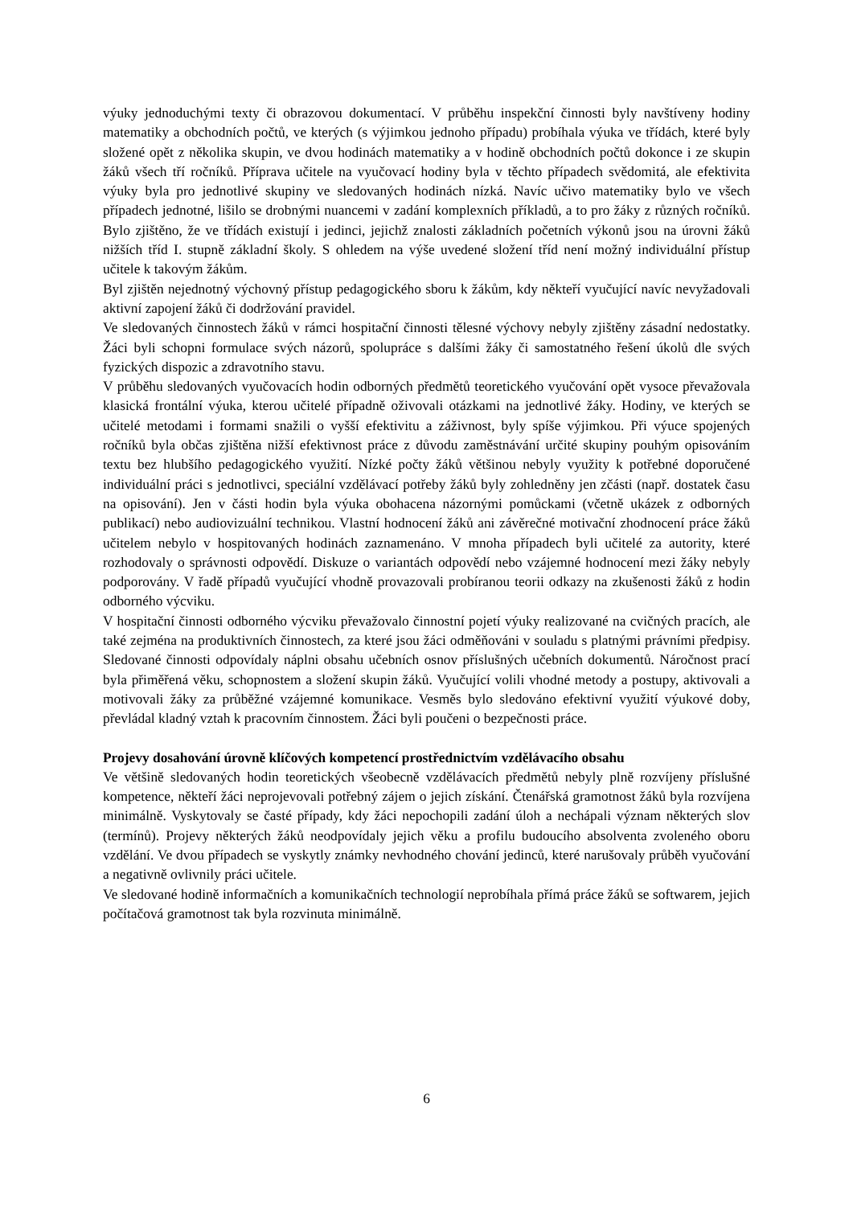výuky jednoduchými texty či obrazovou dokumentací. V průběhu inspekční činnosti byly navštíveny hodiny matematiky a obchodních počtů, ve kterých (s výjimkou jednoho případu) probíhala výuka ve třídách, které byly složené opět z několika skupin, ve dvou hodinách matematiky a v hodině obchodních počtů dokonce i ze skupin žáků všech tří ročníků. Příprava učitele na vyučovací hodiny byla v těchto případech svědomitá, ale efektivita výuky byla pro jednotlivé skupiny ve sledovaných hodinách nízká. Navíc učivo matematiky bylo ve všech případech jednotné, lišilo se drobnými nuancemi v zadání komplexních příkladů, a to pro žáky z různých ročníků. Bylo zjištěno, že ve třídách existují i jedinci, jejichž znalosti základních početních výkonů jsou na úrovni žáků nižších tříd I. stupně základní školy. S ohledem na výše uvedené složení tříd není možný individuální přístup učitele k takovým žákům.
Byl zjištěn nejednotný výchovný přístup pedagogického sboru k žákům, kdy někteří vyučující navíc nevyžadovali aktivní zapojení žáků či dodržování pravidel.
Ve sledovaných činnostech žáků v rámci hospitační činnosti tělesné výchovy nebyly zjištěny zásadní nedostatky. Žáci byli schopni formulace svých názorů, spolupráce s dalšími žáky či samostatného řešení úkolů dle svých fyzických dispozic a zdravotního stavu.
V průběhu sledovaných vyučovacích hodin odborných předmětů teoretického vyučování opět vysoce převažovala klasická frontální výuka, kterou učitelé případně oživovali otázkami na jednotlivé žáky. Hodiny, ve kterých se učitelé metodami i formami snažili o vyšší efektivitu a záživnost, byly spíše výjimkou. Při výuce spojených ročníků byla občas zjištěna nižší efektivnost práce z důvodu zaměstnávání určité skupiny pouhým opisováním textu bez hlubšího pedagogického využití. Nízké počty žáků většinou nebyly využity k potřebné doporučené individuální práci s jednotlivci, speciální vzdělávací potřeby žáků byly zohledněny jen zčásti (např. dostatek času na opisování). Jen v části hodin byla výuka obohacena názornými pomůckami (včetně ukázek z odborných publikací) nebo audiovizuální technikou. Vlastní hodnocení žáků ani závěrečné motivační zhodnocení práce žáků učitelem nebylo v hospitovaných hodinách zaznamenáno. V mnoha případech byli učitelé za autority, které rozhodovaly o správnosti odpovědí. Diskuze o variantách odpovědí nebo vzájemné hodnocení mezi žáky nebyly podporovány. V řadě případů vyučující vhodně provazovali probíranou teorii odkazy na zkušenosti žáků z hodin odborného výcviku.
V hospitační činnosti odborného výcviku převažovalo činnostní pojetí výuky realizované na cvičných pracích, ale také zejména na produktivních činnostech, za které jsou žáci odměňováni v souladu s platnými právními předpisy. Sledované činnosti odpovídaly náplni obsahu učebních osnov příslušných učebních dokumentů. Náročnost prací byla přiměřená věku, schopnostem a složení skupin žáků. Vyučující volili vhodné metody a postupy, aktivovali a motivovali žáky za průběžné vzájemné komunikace. Vesměs bylo sledováno efektivní využití výukové doby, převládal kladný vztah k pracovním činnostem. Žáci byli poučeni o bezpečnosti práce.
Projevy dosahování úrovně klíčových kompetencí prostřednictvím vzdělávacího obsahu
Ve většině sledovaných hodin teoretických všeobecně vzdělávacích předmětů nebyly plně rozvíjeny příslušné kompetence, někteří žáci neprojevovali potřebný zájem o jejich získání. Čtenářská gramotnost žáků byla rozvíjena minimálně. Vyskytovaly se časté případy, kdy žáci nepochopili zadání úloh a nechápali význam některých slov (termínů). Projevy některých žáků neodpovídaly jejich věku a profilu budoucího absolventa zvoleného oboru vzdělání. Ve dvou případech se vyskytly známky nevhodného chování jedinců, které narušovaly průběh vyučování a negativně ovlivnily práci učitele.
Ve sledované hodině informačních a komunikačních technologií neprobíhala přímá práce žáků se softwarem, jejich počítačová gramotnost tak byla rozvinuta minimálně.
6